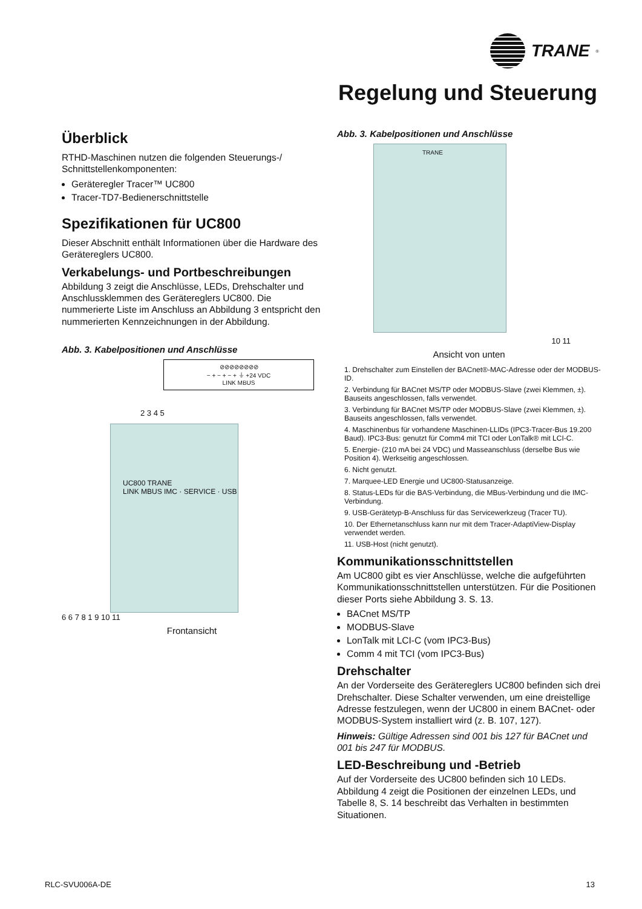TRANE<sup>®</sup>
Regelung und Steuerung
Überblick
RTHD-Maschinen nutzen die folgenden Steuerungs-/ Schnittstellenkomponenten:
Geräteregler Tracer™ UC800
Tracer-TD7-Bedienerschnittstelle
Spezifikationen für UC800
Dieser Abschnitt enthält Informationen über die Hardware des Gerätereglers UC800.
Verkabelungs- und Portbeschreibungen
Abbildung 3 zeigt die Anschlüsse, LEDs, Drehschalter und Anschlussklemmen des Gerätereglers UC800. Die nummerierte Liste im Anschluss an Abbildung 3 entspricht den nummerierten Kennzeichnungen in der Abbildung.
Abb. 3. Kabelpositionen und Anschlüsse
⊘⊘⊘⊘⊘⊘⊘⊘
− + − + − + ⏚ +24 VDC
LINK MBUS
2 3 4 5
UC800 TRANE
LINK MBUS IMC · SERVICE · USB
6 6 7 8 1 9 10 11
Frontansicht
Abb. 3. Kabelpositionen und Anschlüsse
TRANE
10 11
Ansicht von unten
1. Drehschalter zum Einstellen der BACnet®-MAC-Adresse oder der MODBUS-ID.
2. Verbindung für BACnet MS/TP oder MODBUS-Slave (zwei Klemmen, ±). Bauseits angeschlossen, falls verwendet.
3. Verbindung für BACnet MS/TP oder MODBUS-Slave (zwei Klemmen, ±). Bauseits angeschlossen, falls verwendet.
4. Maschinenbus für vorhandene Maschinen-LLIDs (IPC3-Tracer-Bus 19.200 Baud). IPC3-Bus: genutzt für Comm4 mit TCI oder LonTalk® mit LCI-C.
5. Energie- (210 mA bei 24 VDC) und Masseanschluss (derselbe Bus wie Position 4). Werkseitig angeschlossen.
6. Nicht genutzt.
7. Marquee-LED Energie und UC800-Statusanzeige.
8. Status-LEDs für die BAS-Verbindung, die MBus-Verbindung und die IMC-Verbindung.
9. USB-Gerätetyp-B-Anschluss für das Servicewerkzeug (Tracer TU).
10. Der Ethernetanschluss kann nur mit dem Tracer-AdaptiView-Display verwendet werden.
11. USB-Host (nicht genutzt).
Kommunikationsschnittstellen
Am UC800 gibt es vier Anschlüsse, welche die aufgeführten Kommunikationsschnittstellen unterstützen. Für die Positionen dieser Ports siehe Abbildung 3. S. 13.
BACnet MS/TP
MODBUS-Slave
LonTalk mit LCI-C (vom IPC3-Bus)
Comm 4 mit TCI (vom IPC3-Bus)
Drehschalter
An der Vorderseite des Gerätereglers UC800 befinden sich drei Drehschalter. Diese Schalter verwenden, um eine dreistellige Adresse festzulegen, wenn der UC800 in einem BACnet- oder MODBUS-System installiert wird (z. B. 107, 127).
Hinweis: Gültige Adressen sind 001 bis 127 für BACnet und 001 bis 247 für MODBUS.
LED-Beschreibung und -Betrieb
Auf der Vorderseite des UC800 befinden sich 10 LEDs. Abbildung 4 zeigt die Positionen der einzelnen LEDs, und Tabelle 8, S. 14 beschreibt das Verhalten in bestimmten Situationen.
RLC-SVU006A-DE 13